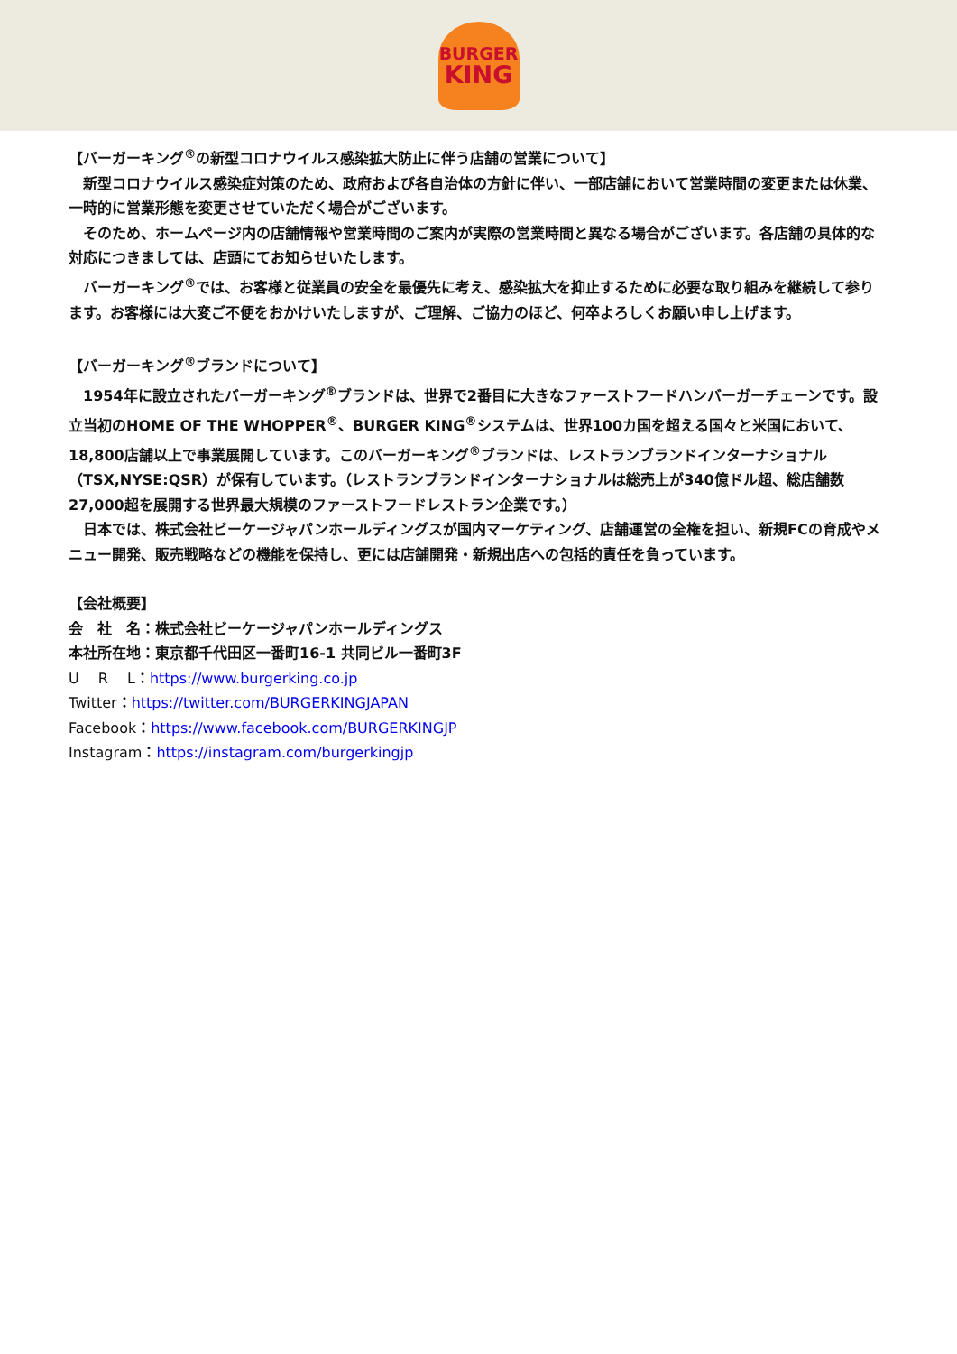BURGER
KING
【バーガーキング<sup>®</sup>の新型コロナウイルス感染拡大防止に伴う店舗の営業について】
新型コロナウイルス感染症対策のため、政府および各自治体の方針に伴い、一部店舗において営業時間の変更または休業、一時的に営業形態を変更させていただく場合がございます。
そのため、ホームページ内の店舗情報や営業時間のご案内が実際の営業時間と異なる場合がございます。各店舗の具体的な対応につきましては、店頭にてお知らせいたします。
バーガーキング<sup>®</sup>では、お客様と従業員の安全を最優先に考え、感染拡大を抑止するために必要な取り組みを継続して参ります。お客様には大変ご不便をおかけいたしますが、ご理解、ご協力のほど、何卒よろしくお願い申し上げます。
【バーガーキング<sup>®</sup>ブランドについて】
1954年に設立されたバーガーキング<sup>®</sup>ブランドは、世界で2番目に大きなファーストフードハンバーガーチェーンです。設立当初のHOME OF THE WHOPPER<sup>®</sup>、BURGER KING<sup>®</sup>システムは、世界100カ国を超える国々と米国において、18,800店舗以上で事業展開しています。このバーガーキング<sup>®</sup>ブランドは、レストランブランドインターナショナル（TSX,NYSE:QSR）が保有しています。（レストランブランドインターナショナルは総売上が340億ドル超、総店舗数27,000超を展開する世界最大規模のファーストフードレストラン企業です。）
日本では、株式会社ビーケージャパンホールディングスが国内マーケティング、店舗運営の全権を担い、新規FCの育成やメニュー開発、販売戦略などの機能を保持し、更には店舗開発・新規出店への包括的責任を負っています。
【会社概要】
会　社　名：株式会社ビーケージャパンホールディングス
本社所在地：東京都千代田区一番町16-1 共同ビル一番町3F
U　 R　 L：https://www.burgerking.co.jp
Twitter：https://twitter.com/BURGERKINGJAPAN
Facebook：https://www.facebook.com/BURGERKINGJP
Instagram：https://instagram.com/burgerkingjp